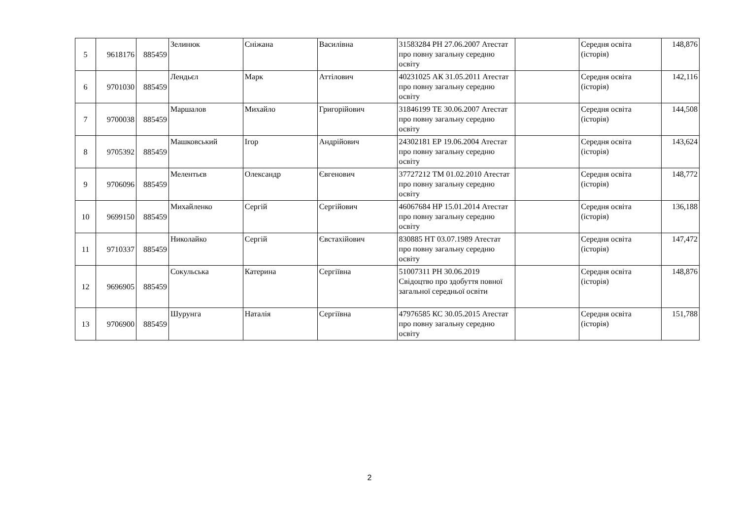| 5 | 9618176 | 885459 | Зелинюк | Сніжана | Василівна | 31583284 РН 27.06.2007 Атестат про повну загальну середню освіту | | Середня освіта (історія) | 148,876 |
| 6 | 9701030 | 885459 | Лендьєл | Марк | Аттілович | 40231025 АК 31.05.2011 Атестат про повну загальну середню освіту | | Середня освіта (історія) | 142,116 |
| 7 | 9700038 | 885459 | Маршалов | Михайло | Григорійович | 31846199 ТЕ 30.06.2007 Атестат про повну загальну середню освіту | | Середня освіта (історія) | 144,508 |
| 8 | 9705392 | 885459 | Машковський | Ігор | Андрійович | 24302181 ЕР 19.06.2004 Атестат про повну загальну середню освіту | | Середня освіта (історія) | 143,624 |
| 9 | 9706096 | 885459 | Мелентьєв | Олександр | Євгенович | 37727212 ТМ 01.02.2010 Атестат про повну загальну середню освіту | | Середня освіта (історія) | 148,772 |
| 10 | 9699150 | 885459 | Михайленко | Сергій | Сергійович | 46067684 НР 15.01.2014 Атестат про повну загальну середню освіту | | Середня освіта (історія) | 136,188 |
| 11 | 9710337 | 885459 | Николайко | Сергій | Євстахійович | 830885 НТ 03.07.1989 Атестат про повну загальну середню освіту | | Середня освіта (історія) | 147,472 |
| 12 | 9696905 | 885459 | Сокульська | Катерина | Сергіївна | 51007311 РН 30.06.2019 Свідоцтво про здобуття повної загальної середньої освіти | | Середня освіта (історія) | 148,876 |
| 13 | 9706900 | 885459 | Шурунга | Наталія | Сергіївна | 47976585 КС 30.05.2015 Атестат про повну загальну середню освіту | | Середня освіта (історія) | 151,788 |
2